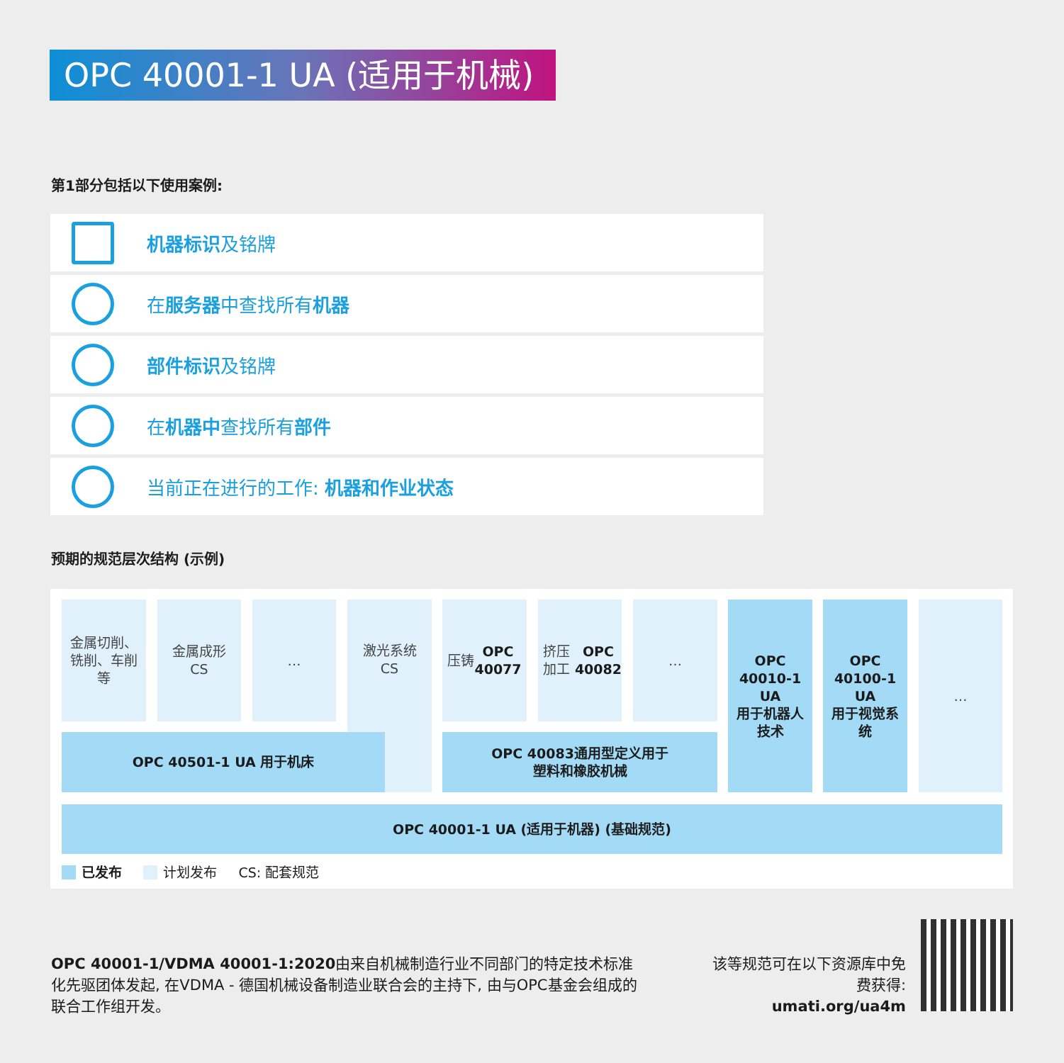OPC 40001-1 UA (适用于机械)
第1部分包括以下使用案例:
机器标识及铭牌
在服务器中查找所有机器
部件标识及铭牌
在机器中查找所有部件
当前正在进行的工作: 机器和作业状态
预期的规范层次结构 (示例)
金属切削、
铣削、车削
等
金属成形
CS
…
激光系统
CS
压铸
OPC
40077
挤压加工
OPC
40082
…
OPC
40010-1
UA
用于机器人
技术
OPC
40100-1
UA
用于视觉系
统
…
OPC 40501-1 UA 用于机床
OPC 40083通用型定义用于
塑料和橡胶机械
OPC 40001-1 UA (适用于机器) (基础规范)
已发布 计划发布 CS: 配套规范
OPC 40001-1/VDMA 40001-1:2020由来自机械制造行业不同部门的特定技术标准化先驱团体发起, 在VDMA - 德国机械设备制造业联合会的主持下, 由与OPC基金会组成的联合工作组开发。
该等规范可在以下资源库中免费获得:
umati.org/ua4m